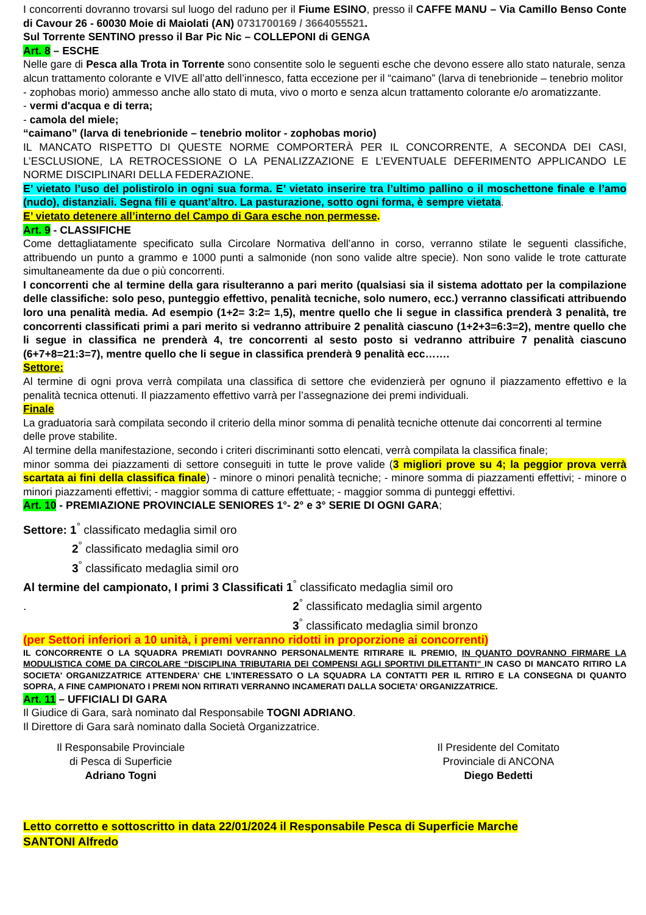I concorrenti dovranno trovarsi sul luogo del raduno per il Fiume ESINO, presso il CAFFE MANU – Via Camillo Benso Conte di Cavour 26 - 60030 Moie di Maiolati (AN) 0731700169 / 3664055521.
Sul Torrente SENTINO presso il Bar Pic Nic – COLLEPONI di GENGA
Art. 8 – ESCHE
Nelle gare di Pesca alla Trota in Torrente sono consentite solo le seguenti esche che devono essere allo stato naturale, senza alcun trattamento colorante e VIVE all’atto dell’innesco, fatta eccezione per il “caimano” (larva di tenebrionide – tenebrio molitor - zophobas morio) ammesso anche allo stato di muta, vivo o morto e senza alcun trattamento colorante e/o aromatizzante.
- vermi d'acqua e di terra;
- camola del miele;
“caimano” (larva di tenebrionide – tenebrio molitor - zophobas morio)
IL MANCATO RISPETTO DI QUESTE NORME COMPORTERÀ PER IL CONCORRENTE, A SECONDA DEI CASI, L’ESCLUSIONE, LA RETROCESSIONE O LA PENALIZZAZIONE E L’EVENTUALE DEFERIMENTO APPLICANDO LE NORME DISCIPLINARI DELLA FEDERAZIONE.
E’ vietato l’uso del polistirolo in ogni sua forma. E’ vietato inserire tra l’ultimo pallino o il moschettone finale e l’amo (nudo), distanziali. Segna fili e quant’altro. La pasturazione, sotto ogni forma, è sempre vietata.
E’ vietato detenere all’interno del Campo di Gara esche non permesse.
Art. 9 - CLASSIFICHE
Come dettagliatamente specificato sulla Circolare Normativa dell’anno in corso, verranno stilate le seguenti classifiche, attribuendo un punto a grammo e 1000 punti a salmonide (non sono valide altre specie). Non sono valide le trote catturate simultaneamente da due o più concorrenti.
I concorrenti che al termine della gara risulteranno a pari merito (qualsiasi sia il sistema adottato per la compilazione delle classifiche: solo peso, punteggio effettivo, penalità tecniche, solo numero, ecc.) verranno classificati attribuendo loro una penalità media. Ad esempio (1+2= 3:2= 1,5), mentre quello che li segue in classifica prenderà 3 penalità, tre concorrenti classificati primi a pari merito si vedranno attribuire 2 penalità ciascuno (1+2+3=6:3=2), mentre quello che li segue in classifica ne prenderà 4, tre concorrenti al sesto posto si vedranno attribuire 7 penalità ciascuno (6+7+8=21:3=7), mentre quello che li segue in classifica prenderà 9 penalità ecc…….
Settore:
Al termine di ogni prova verrà compilata una classifica di settore che evidenzierà per ognuno il piazzamento effettivo e la penalità tecnica ottenuti. Il piazzamento effettivo varrà per l’assegnazione dei premi individuali.
Finale
La graduatoria sarà compilata secondo il criterio della minor somma di penalità tecniche ottenute dai concorrenti al termine delle prove stabilite.
Al termine della manifestazione, secondo i criteri discriminanti sotto elencati, verrà compilata la classifica finale;
minor somma dei piazzamenti di settore conseguiti in tutte le prove valide (3 migliori prove su 4; la peggior prova verrà scartata ai fini della classifica finale) - minore o minori penalità tecniche; - minore somma di piazzamenti effettivi; - minore o minori piazzamenti effettivi; - maggior somma di catture effettuate; - maggior somma di punteggi effettivi.
Art. 10 - PREMIAZIONE PROVINCIALE SENIORES 1°- 2° e 3° SERIE DI OGNI GARA;
Settore: 1<sup>°</sup> classificato medaglia simil oro
2<sup>°</sup> classificato medaglia simil oro
3<sup>°</sup> classificato medaglia simil oro
Al termine del campionato, I primi 3 Classificati 1<sup>°</sup> classificato medaglia simil oro
. 2<sup>°</sup> classificato medaglia simil argento
3<sup>°</sup> classificato medaglia simil bronzo
(per Settori inferiori a 10 unità, i premi verranno ridotti in proporzione ai concorrenti)
IL CONCORRENTE O LA SQUADRA PREMIATI DOVRANNO PERSONALMENTE RITIRARE IL PREMIO, IN QUANTO DOVRANNO FIRMARE LA MODULISTICA COME DA CIRCOLARE “DISCIPLINA TRIBUTARIA DEI COMPENSI AGLI SPORTIVI DILETTANTI” IN CASO DI MANCATO RITIRO LA SOCIETA’ ORGANIZZATRICE ATTENDERA’ CHE L’INTERESSATO O LA SQUADRA LA CONTATTI PER IL RITIRO E LA CONSEGNA DI QUANTO SOPRA, A FINE CAMPIONATO I PREMI NON RITIRATI VERRANNO INCAMERATI DALLA SOCIETA’ ORGANIZZATRICE.
Art. 11 – UFFICIALI DI GARA
Il Giudice di Gara, sarà nominato dal Responsabile TOGNI ADRIANO.
Il Direttore di Gara sarà nominato dalla Società Organizzatrice.
Il Responsabile Provinciale
di Pesca di Superficie
Adriano Togni
Il Presidente del Comitato
Provinciale di ANCONA
Diego Bedetti
Letto corretto e sottoscritto in data 22/01/2024 il Responsabile Pesca di Superficie Marche
SANTONI Alfredo